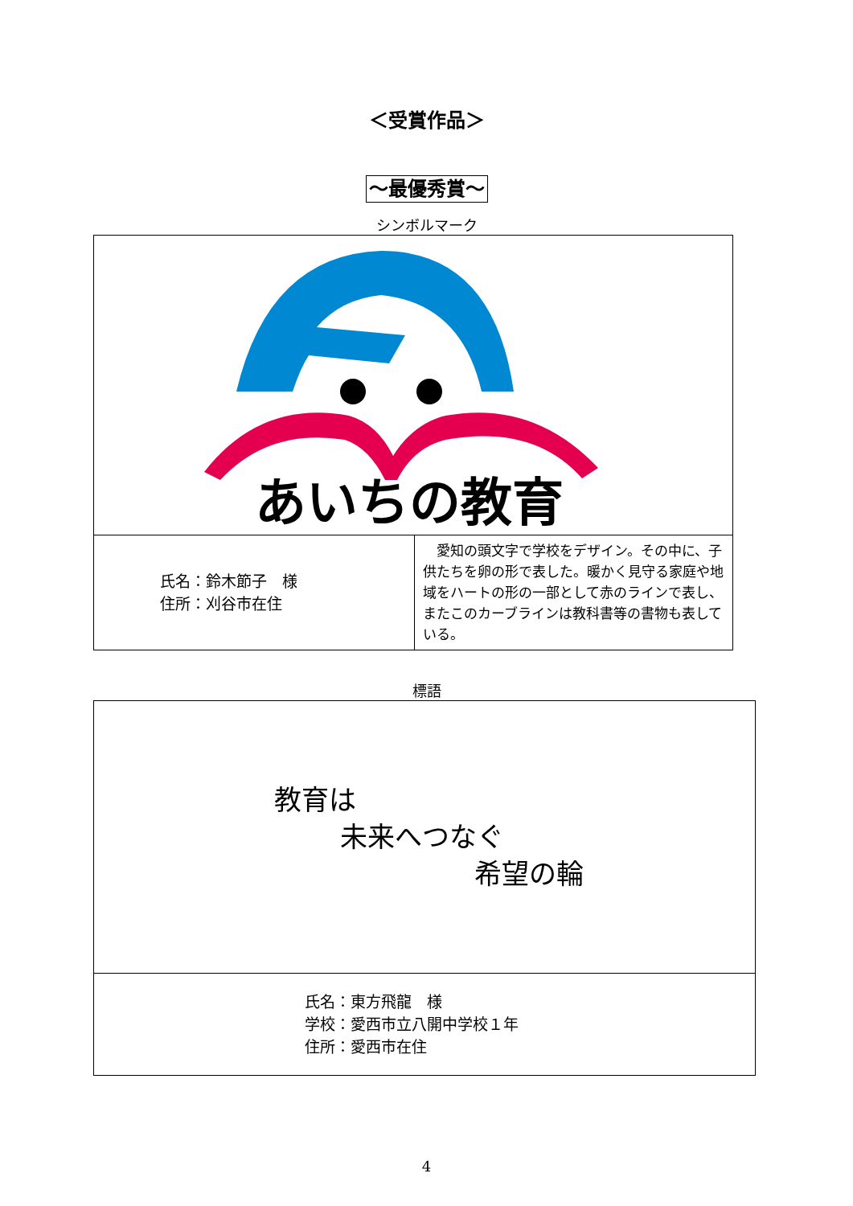＜受賞作品＞
～最優秀賞～
シンボルマーク
| あいちの教育 | |
| 氏名：鈴木節子 様 住所：刈谷市在住 | 愛知の頭文字で学校をデザイン。その中に、子供たちを卵の形で表した。暖かく見守る家庭や地域をハートの形の一部として赤のラインで表し、またこのカーブラインは教科書等の書物も表している。 |
標語
| 教育は 未来へつなぐ 希望の輪 |
| 氏名：東方飛龍 様 学校：愛西市立八開中学校１年 住所：愛西市在住 |
4